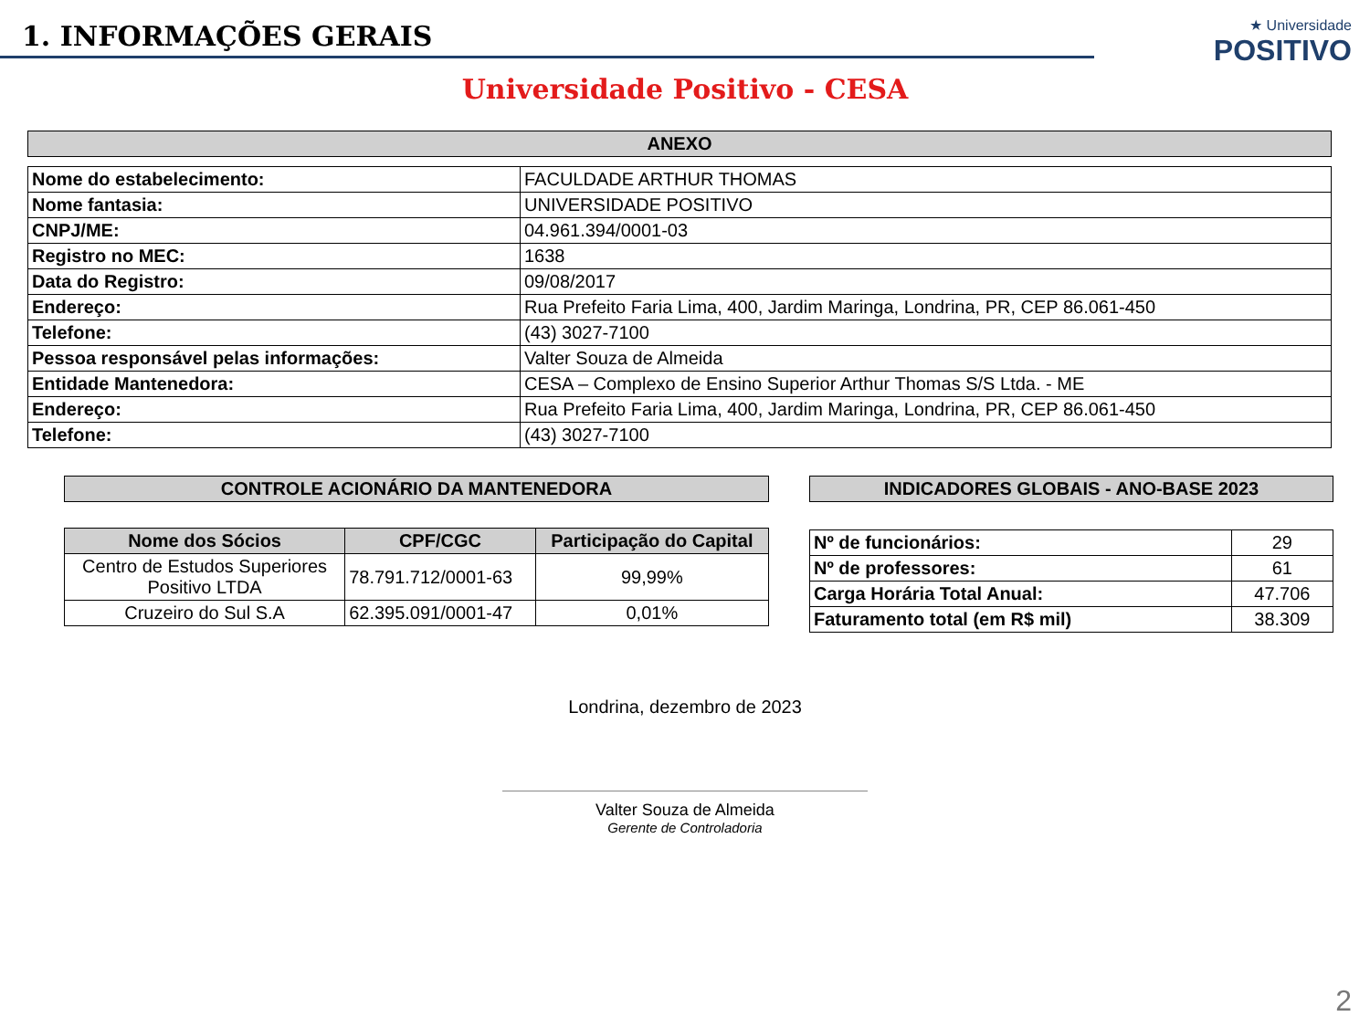1. INFORMAÇÕES GERAIS
★ Universidade
POSITIVO
Universidade Positivo - CESA
| ANEXO |
| Nome do estabelecimento: | FACULDADE ARTHUR THOMAS |
| Nome fantasia: | UNIVERSIDADE POSITIVO |
| CNPJ/ME: | 04.961.394/0001-03 |
| Registro no MEC: | 1638 |
| Data do Registro: | 09/08/2017 |
| Endereço: | Rua Prefeito Faria Lima, 400, Jardim Maringa, Londrina, PR, CEP 86.061-450 |
| Telefone: | (43) 3027-7100 |
| Pessoa responsável pelas informações: | Valter Souza de Almeida |
| Entidade Mantenedora: | CESA – Complexo de Ensino Superior Arthur Thomas S/S Ltda. - ME |
| Endereço: | Rua Prefeito Faria Lima, 400, Jardim Maringa, Londrina, PR, CEP 86.061-450 |
| Telefone: | (43) 3027-7100 |
| CONTROLE ACIONÁRIO DA MANTENEDORA |
| Nome dos Sócios | CPF/CGC | Participação do Capital |
| --- | --- | --- |
| Centro de Estudos Superiores Positivo LTDA | 78.791.712/0001-63 | 99,99% |
| Cruzeiro do Sul S.A | 62.395.091/0001-47 | 0,01% |
| INDICADORES GLOBAIS - ANO-BASE 2023 |
| Nº de funcionários: | 29 |
| Nº de professores: | 61 |
| Carga Horária Total Anual: | 47.706 |
| Faturamento total (em R$ mil) | 38.309 |
Londrina, dezembro de 2023
Valter Souza de Almeida
Gerente de Controladoria
2